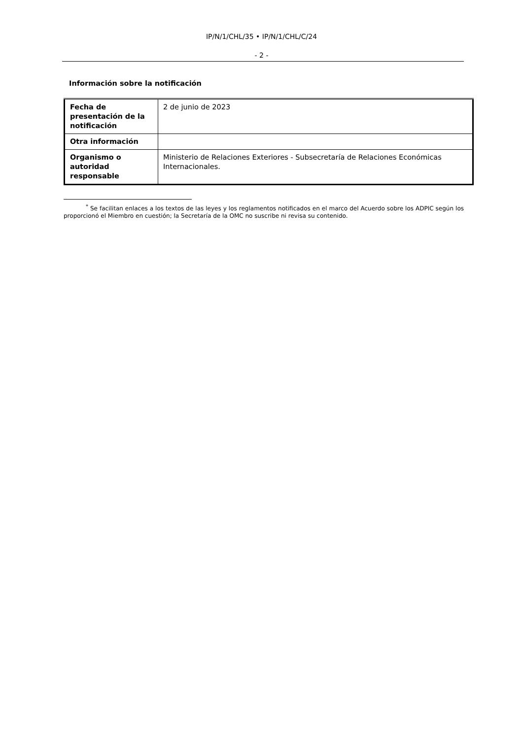IP/N/1/CHL/35 • IP/N/1/CHL/C/24
- 2 -
Información sobre la notificación
| Fecha de presentación de la notificación | 2 de junio de 2023 |
| Otra información | |
| Organismo o autoridad responsable | Ministerio de Relaciones Exteriores - Subsecretaría de Relaciones Económicas Internacionales. |
<sup>*</sup> Se facilitan enlaces a los textos de las leyes y los reglamentos notificados en el marco del Acuerdo sobre los ADPIC según los proporcionó el Miembro en cuestión; la Secretaría de la OMC no suscribe ni revisa su contenido.